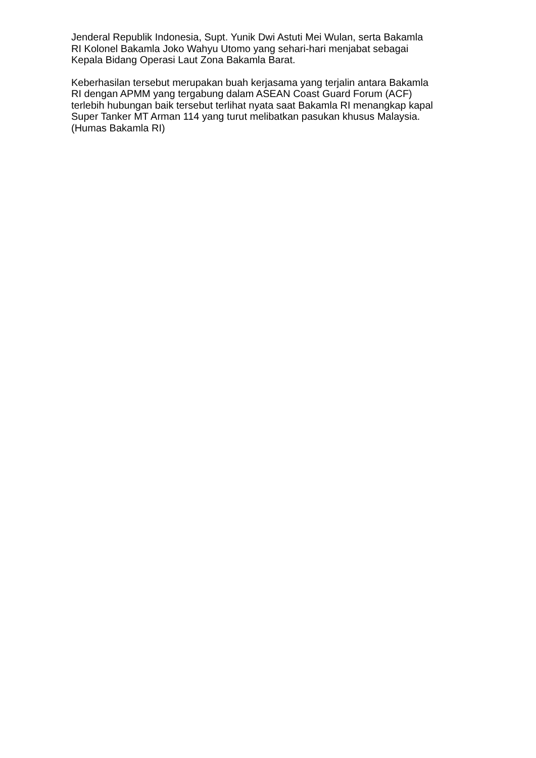Jenderal Republik Indonesia, Supt. Yunik Dwi Astuti Mei Wulan, serta Bakamla
RI Kolonel Bakamla Joko Wahyu Utomo yang sehari-hari menjabat sebagai
Kepala Bidang Operasi Laut Zona Bakamla Barat.
Keberhasilan tersebut merupakan buah kerjasama yang terjalin antara Bakamla
RI dengan APMM yang tergabung dalam ASEAN Coast Guard Forum (ACF)
terlebih hubungan baik tersebut terlihat nyata saat Bakamla RI menangkap kapal
Super Tanker MT Arman 114 yang turut melibatkan pasukan khusus Malaysia.
(Humas Bakamla RI)